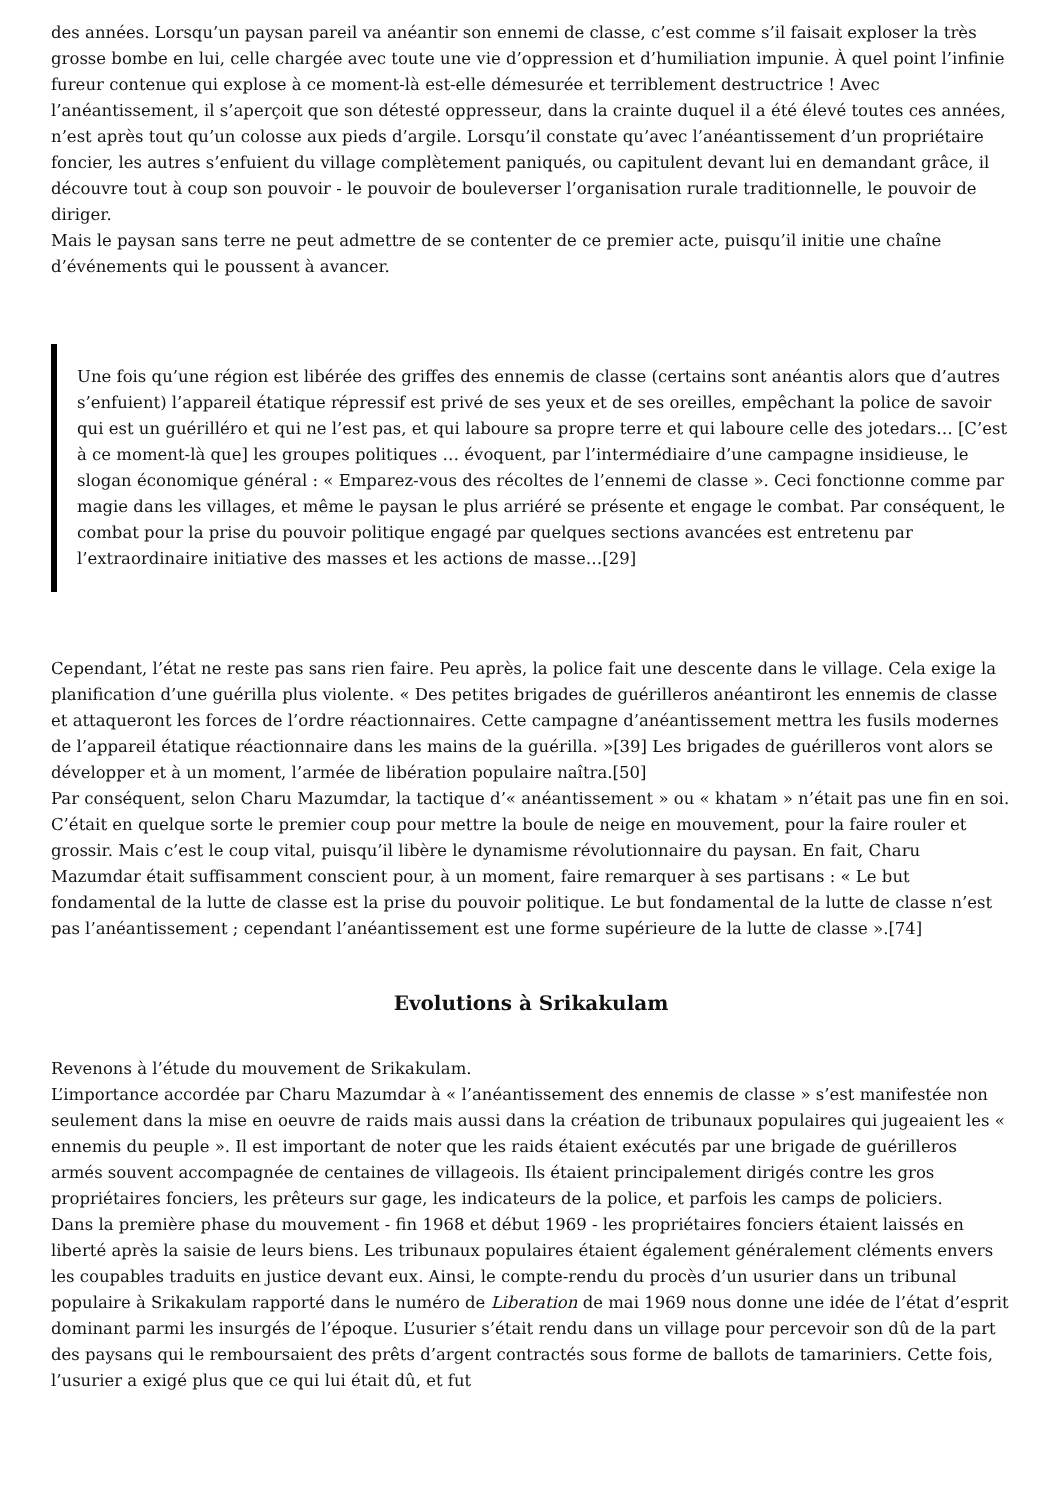des années. Lorsqu’un paysan pareil va anéantir son ennemi de classe, c’est comme s’il faisait exploser la très grosse bombe en lui, celle chargée avec toute une vie d’oppression et d’humiliation impunie. À quel point l’infinie fureur contenue qui explose à ce moment-là est-elle démesurée et terriblement destructrice ! Avec l’anéantissement, il s’aperçoit que son détesté oppresseur, dans la crainte duquel il a été élevé toutes ces années, n’est après tout qu’un colosse aux pieds d’argile. Lorsqu’il constate qu’avec l’anéantissement d’un propriétaire foncier, les autres s’enfuient du village complètement paniqués, ou capitulent devant lui en demandant grâce, il découvre tout à coup son pouvoir - le pouvoir de bouleverser l’organisation rurale traditionnelle, le pouvoir de diriger.
Mais le paysan sans terre ne peut admettre de se contenter de ce premier acte, puisqu’il initie une chaîne d’événements qui le poussent à avancer.
Une fois qu’une région est libérée des griffes des ennemis de classe (certains sont anéantis alors que d’autres s’enfuient) l’appareil étatique répressif est privé de ses yeux et de ses oreilles, empêchant la police de savoir qui est un guérilléro et qui ne l’est pas, et qui laboure sa propre terre et qui laboure celle des jotedars… [C’est à ce moment-là que] les groupes politiques … évoquent, par l’intermédiaire d’une campagne insidieuse, le slogan économique général : « Emparez-vous des récoltes de l’ennemi de classe ». Ceci fonctionne comme par magie dans les villages, et même le paysan le plus arriéré se présente et engage le combat. Par conséquent, le combat pour la prise du pouvoir politique engagé par quelques sections avancées est entretenu par l’extraordinaire initiative des masses et les actions de masse…[29]
Cependant, l’état ne reste pas sans rien faire. Peu après, la police fait une descente dans le village. Cela exige la planification d’une guérilla plus violente. « Des petites brigades de guérilleros anéantiront les ennemis de classe et attaqueront les forces de l’ordre réactionnaires. Cette campagne d’anéantissement mettra les fusils modernes de l’appareil étatique réactionnaire dans les mains de la guérilla. »[39] Les brigades de guérilleros vont alors se développer et à un moment, l’armée de libération populaire naîtra.[50]
Par conséquent, selon Charu Mazumdar, la tactique d’« anéantissement » ou « khatam » n’était pas une fin en soi. C’était en quelque sorte le premier coup pour mettre la boule de neige en mouvement, pour la faire rouler et grossir. Mais c’est le coup vital, puisqu’il libère le dynamisme révolutionnaire du paysan. En fait, Charu Mazumdar était suffisamment conscient pour, à un moment, faire remarquer à ses partisans : « Le but fondamental de la lutte de classe est la prise du pouvoir politique. Le but fondamental de la lutte de classe n’est pas l’anéantissement ; cependant l’anéantissement est une forme supérieure de la lutte de classe ».[74]
Evolutions à Srikakulam
Revenons à l’étude du mouvement de Srikakulam.
L’importance accordée par Charu Mazumdar à « l’anéantissement des ennemis de classe » s’est manifestée non seulement dans la mise en oeuvre de raids mais aussi dans la création de tribunaux populaires qui jugeaient les « ennemis du peuple ». Il est important de noter que les raids étaient exécutés par une brigade de guérilleros armés souvent accompagnée de centaines de villageois. Ils étaient principalement dirigés contre les gros propriétaires fonciers, les prêteurs sur gage, les indicateurs de la police, et parfois les camps de policiers.
Dans la première phase du mouvement - fin 1968 et début 1969 - les propriétaires fonciers étaient laissés en liberté après la saisie de leurs biens. Les tribunaux populaires étaient également généralement cléments envers les coupables traduits en justice devant eux. Ainsi, le compte-rendu du procès d’un usurier dans un tribunal populaire à Srikakulam rapporté dans le numéro de Liberation de mai 1969 nous donne une idée de l’état d’esprit dominant parmi les insurgés de l’époque. L’usurier s’était rendu dans un village pour percevoir son dû de la part des paysans qui le remboursaient des prêts d’argent contractés sous forme de ballots de tamariniers. Cette fois, l’usurier a exigé plus que ce qui lui était dû, et fut